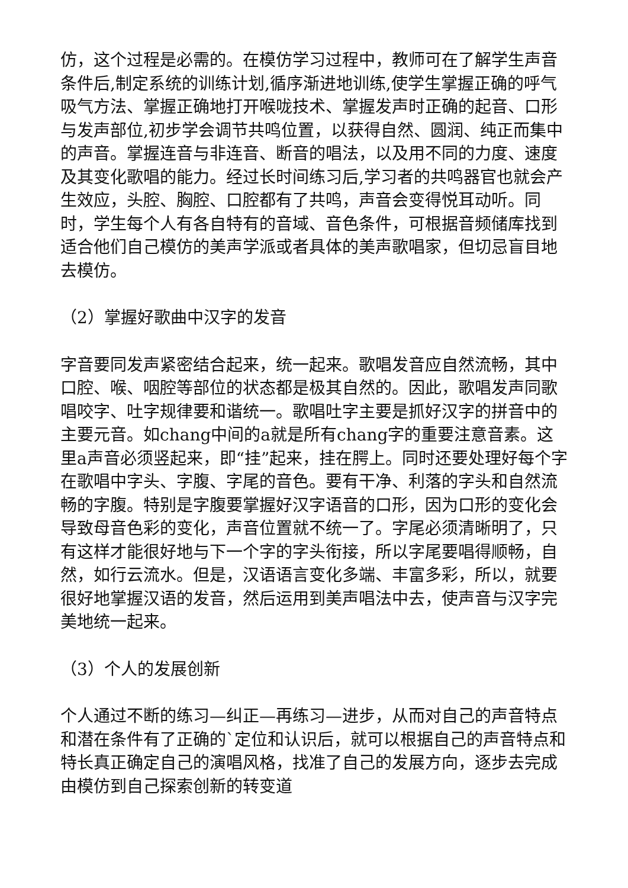仿，这个过程是必需的。在模仿学习过程中，教师可在了解学生声音条件后,制定系统的训练计划,循序渐进地训练,使学生掌握正确的呼气吸气方法、掌握正确地打开喉咙技术、掌握发声时正确的起音、口形与发声部位,初步学会调节共鸣位置，以获得自然、圆润、纯正而集中的声音。掌握连音与非连音、断音的唱法，以及用不同的力度、速度及其变化歌唱的能力。经过长时间练习后,学习者的共鸣器官也就会产生效应，头腔、胸腔、口腔都有了共鸣，声音会变得悦耳动听。同时，学生每个人有各自特有的音域、音色条件，可根据音频储库找到适合他们自己模仿的美声学派或者具体的美声歌唱家，但切忌盲目地去模仿。
（2）掌握好歌曲中汉字的发音
字音要同发声紧密结合起来，统一起来。歌唱发音应自然流畅，其中口腔、喉、咽腔等部位的状态都是极其自然的。因此，歌唱发声同歌唱咬字、吐字规律要和谐统一。歌唱吐字主要是抓好汉字的拼音中的主要元音。如chang中间的a就是所有chang字的重要注意音素。这里a声音必须竖起来，即“挂”起来，挂在腭上。同时还要处理好每个字在歌唱中字头、字腹、字尾的音色。要有干净、利落的字头和自然流畅的字腹。特别是字腹要掌握好汉字语音的口形，因为口形的变化会导致母音色彩的变化，声音位置就不统一了。字尾必须清晰明了，只有这样才能很好地与下一个字的字头衔接，所以字尾要唱得顺畅，自然，如行云流水。但是，汉语语言变化多端、丰富多彩，所以，就要很好地掌握汉语的发音，然后运用到美声唱法中去，使声音与汉字完美地统一起来。
（3）个人的发展创新
个人通过不断的练习—纠正—再练习—进步，从而对自己的声音特点和潜在条件有了正确的`定位和认识后，就可以根据自己的声音特点和特长真正确定自己的演唱风格，找准了自己的发展方向，逐步去完成由模仿到自己探索创新的转变道